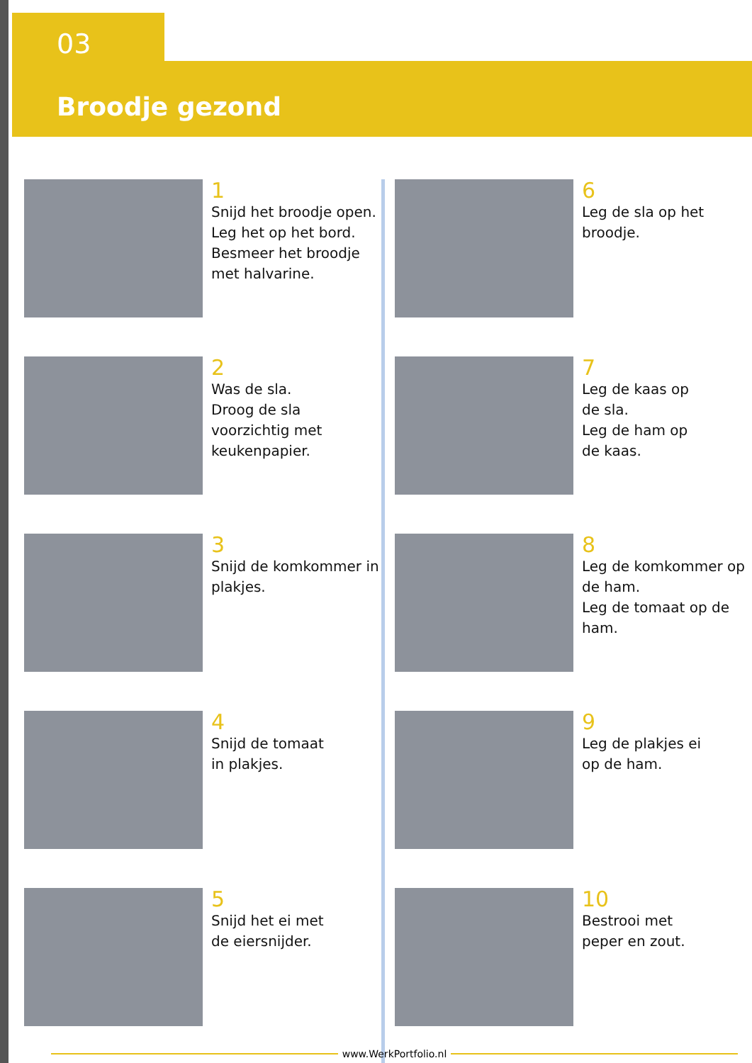03
Broodje gezond
1
Snijd het broodje open.
Leg het op het bord.
Besmeer het broodje met halvarine.
2
Was de sla.
Droog de sla voorzichtig met keukenpapier.
3
Snijd de komkommer in plakjes.
4
Snijd de tomaat
in plakjes.
5
Snijd het ei met
de eiersnijder.
6
Leg de sla op het broodje.
7
Leg de kaas op
de sla.
Leg de ham op
de kaas.
8
Leg de komkommer op de ham.
Leg de tomaat op de ham.
9
Leg de plakjes ei
op de ham.
10
Bestrooi met
peper en zout.
www.WerkPortfolio.nl